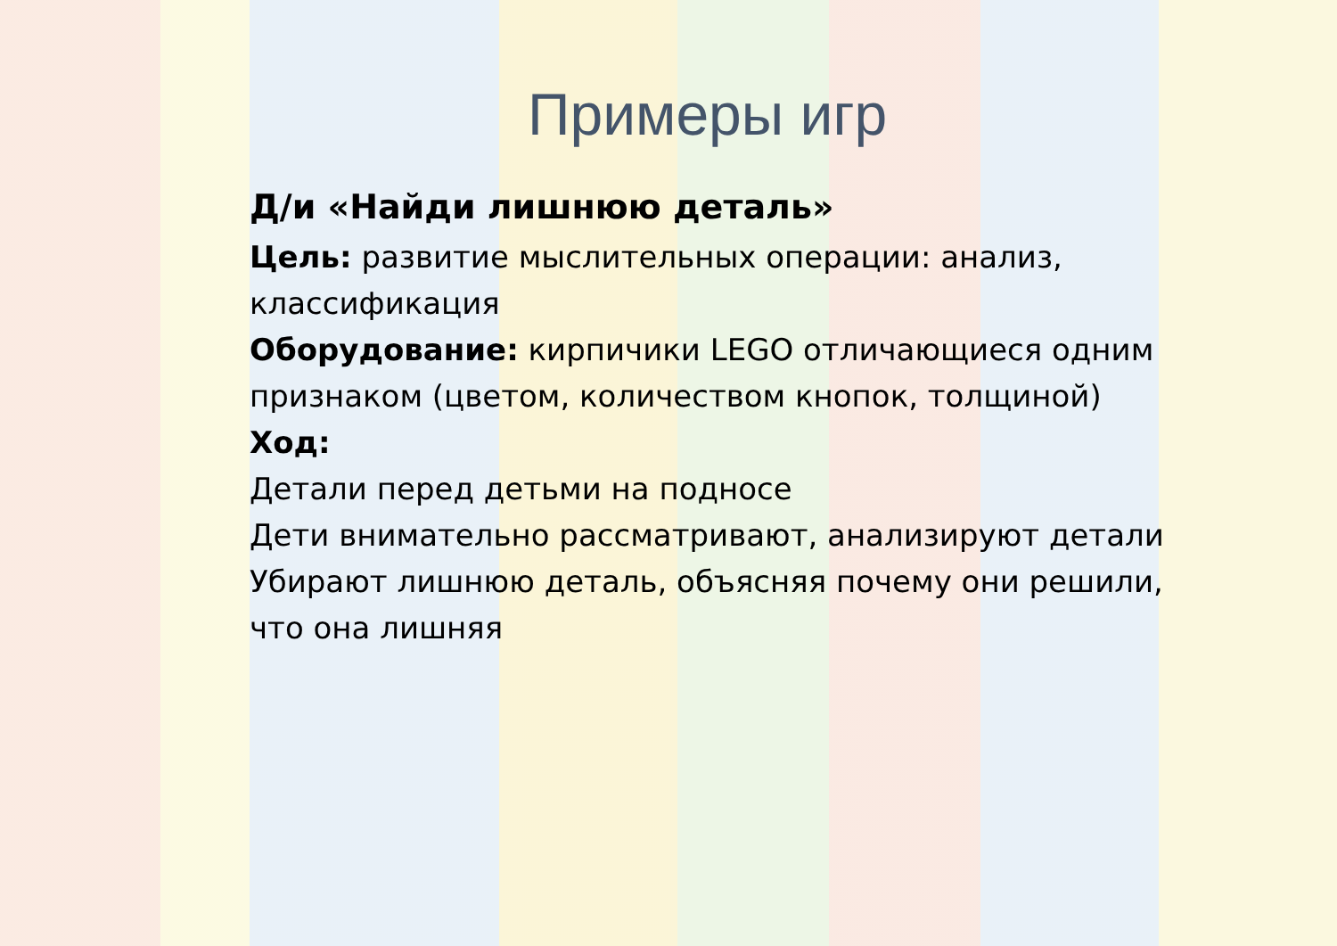Примеры игр
Д/и «Найди лишнюю деталь»
Цель: развитие мыслительных операции: анализ, классификация
Оборудование: кирпичики LEGO отличающиеся одним признаком (цветом, количеством кнопок, толщиной)
Ход:
Детали перед детьми на подносе
Дети внимательно рассматривают, анализируют детали
Убирают лишнюю деталь, объясняя почему они решили, что она лишняя